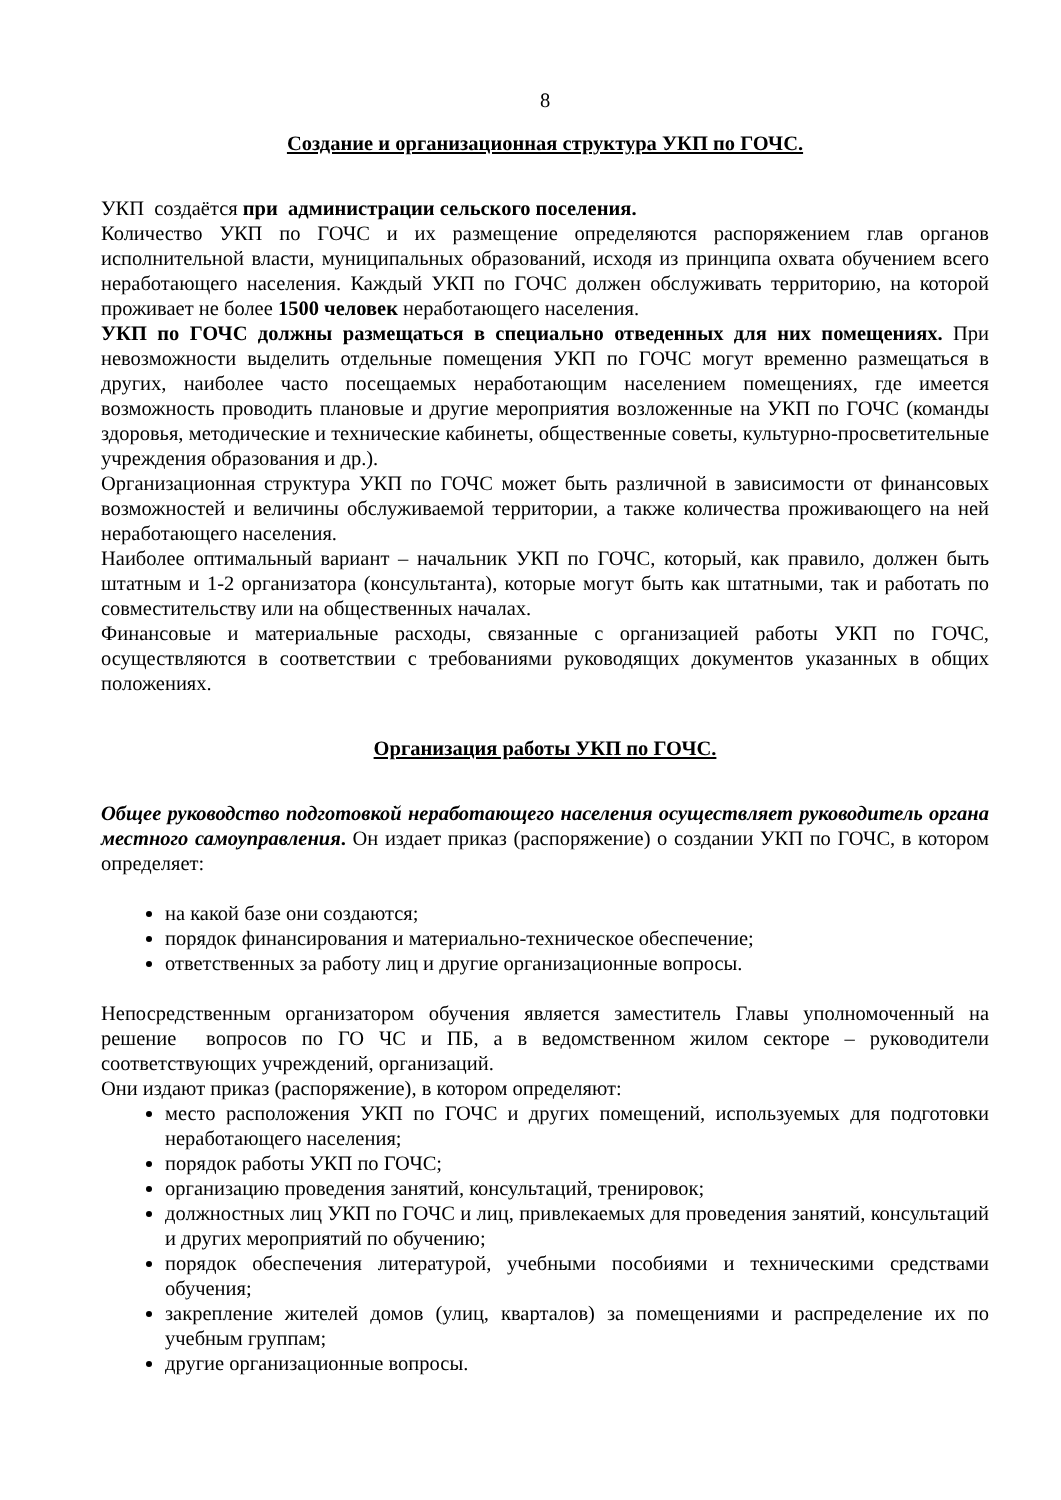8
Создание и организационная структура УКП по ГОЧС.
УКП создаётся при администрации сельского поселения.
Количество УКП по ГОЧС и их размещение определяются распоряжением глав органов исполнительной власти, муниципальных образований, исходя из принципа охвата обучением всего неработающего населения. Каждый УКП по ГОЧС должен обслуживать территорию, на которой проживает не более 1500 человек неработающего населения.
УКП по ГОЧС должны размещаться в специально отведенных для них помещениях. При невозможности выделить отдельные помещения УКП по ГОЧС могут временно размещаться в других, наиболее часто посещаемых неработающим населением помещениях, где имеется возможность проводить плановые и другие мероприятия возложенные на УКП по ГОЧС (команды здоровья, методические и технические кабинеты, общественные советы, культурно-просветительные учреждения образования и др.).
Организационная структура УКП по ГОЧС может быть различной в зависимости от финансовых возможностей и величины обслуживаемой территории, а также количества проживающего на ней неработающего населения.
Наиболее оптимальный вариант – начальник УКП по ГОЧС, который, как правило, должен быть штатным и 1-2 организатора (консультанта), которые могут быть как штатными, так и работать по совместительству или на общественных началах.
Финансовые и материальные расходы, связанные с организацией работы УКП по ГОЧС, осуществляются в соответствии с требованиями руководящих документов указанных в общих положениях.
Организация работы УКП по ГОЧС.
Общее руководство подготовкой неработающего населения осуществляет руководитель органа местного самоуправления. Он издает приказ (распоряжение) о создании УКП по ГОЧС, в котором определяет:
на какой базе они создаются;
порядок финансирования и материально-техническое обеспечение;
ответственных за работу лиц и другие организационные вопросы.
Непосредственным организатором обучения является заместитель Главы уполномоченный на решение вопросов по ГО ЧС и ПБ, а в ведомственном жилом секторе – руководители соответствующих учреждений, организаций.
Они издают приказ (распоряжение), в котором определяют:
место расположения УКП по ГОЧС и других помещений, используемых для подготовки неработающего населения;
порядок работы УКП по ГОЧС;
организацию проведения занятий, консультаций, тренировок;
должностных лиц УКП по ГОЧС и лиц, привлекаемых для проведения занятий, консультаций и других мероприятий по обучению;
порядок обеспечения литературой, учебными пособиями и техническими средствами обучения;
закрепление жителей домов (улиц, кварталов) за помещениями и распределение их по учебным группам;
другие организационные вопросы.